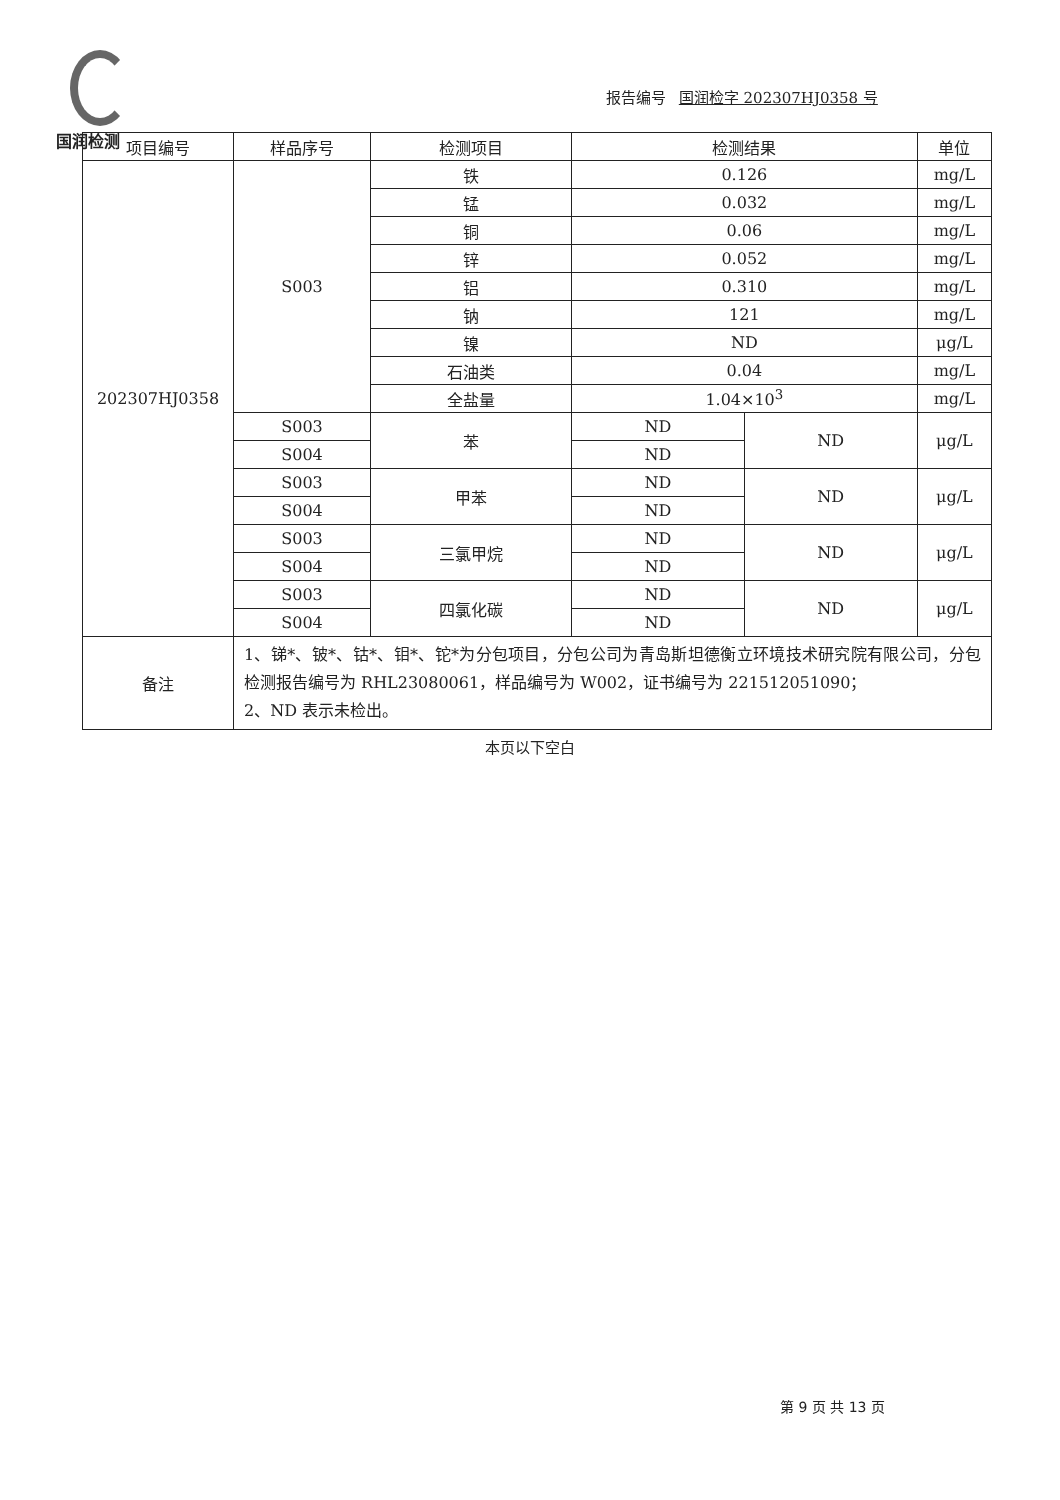国润检测
报告编号 国润检字 202307HJ0358 号
| 项目编号 | 样品序号 | 检测项目 | 检测结果 | | 单位 |
| --- | --- | --- | --- | --- | --- |
| 202307HJ0358 | S003 | 铁 | 0.126 | | mg/L |
| | | 锰 | 0.032 | | mg/L |
| | | 铜 | 0.06 | | mg/L |
| | | 锌 | 0.052 | | mg/L |
| | | 铝 | 0.310 | | mg/L |
| | | 钠 | 121 | | mg/L |
| | | 镍 | ND | | μg/L |
| | | 石油类 | 0.04 | | mg/L |
| | | 全盐量 | 1.04×10<sup>3</sup> | | mg/L |
| | S003 | 苯 | ND | ND | μg/L |
| | S004 | | ND | | |
| | S003 | 甲苯 | ND | ND | μg/L |
| | S004 | | ND | | |
| | S003 | 三氯甲烷 | ND | ND | μg/L |
| | S004 | | ND | | |
| | S003 | 四氯化碳 | ND | ND | μg/L |
| | S004 | | ND | | |
| 备注 | 1、锑*、铍*、钴*、钼*、铊*为分包项目，分包公司为青岛斯坦德衡立环境技术研究院有限公司，分包检测报告编号为 RHL23080061，样品编号为 W002，证书编号为 221512051090； 2、ND 表示未检出。 | | | | |
本页以下空白
第 9 页 共 13 页